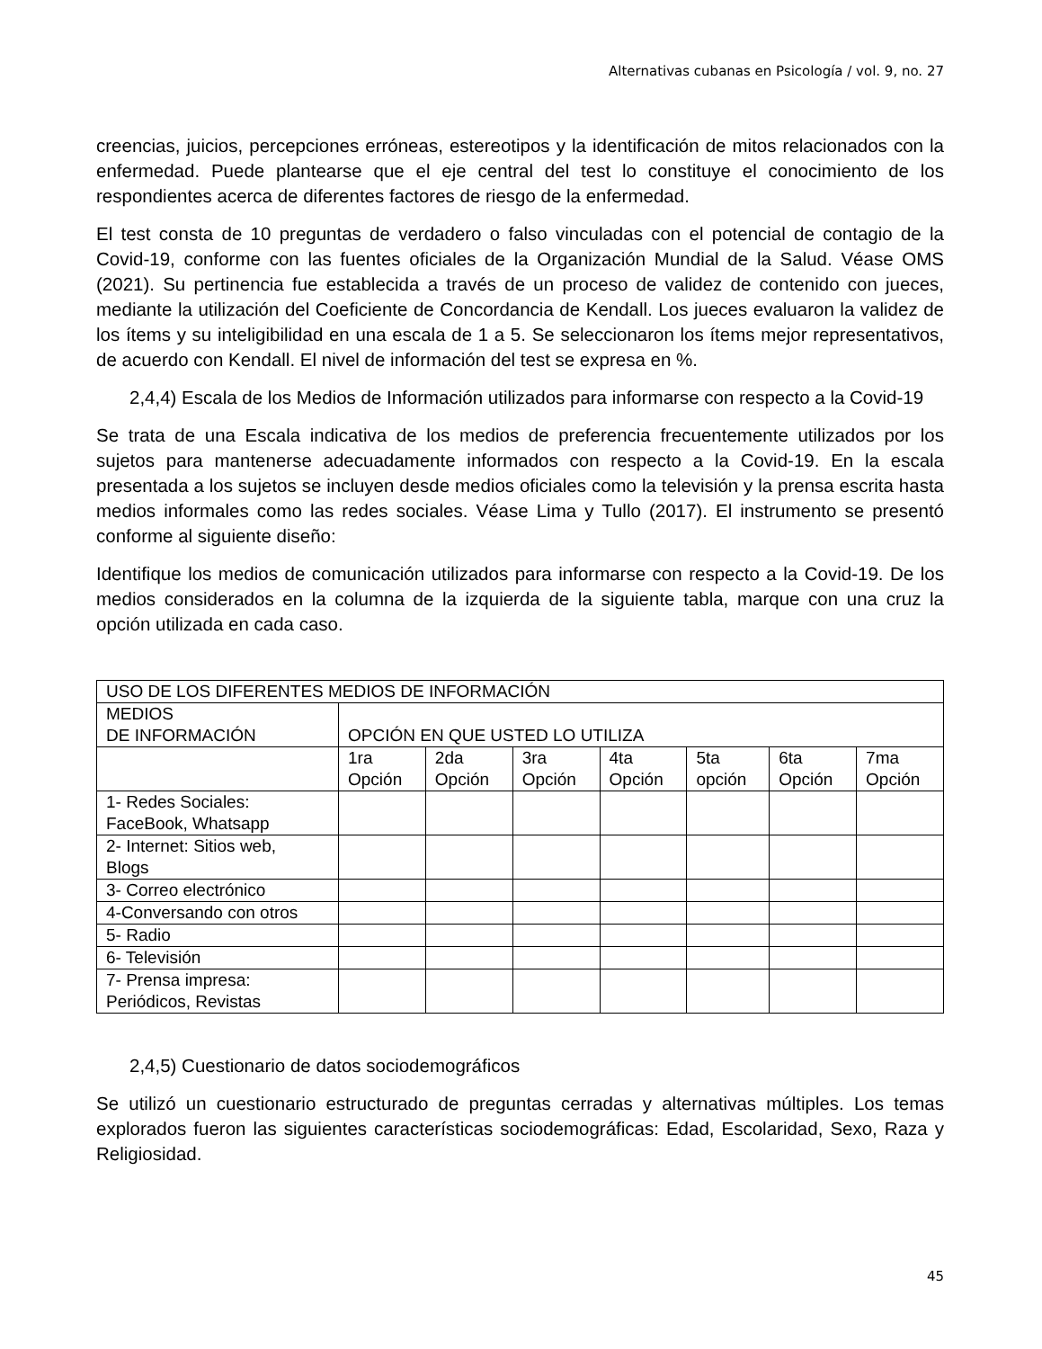Alternativas cubanas en Psicología / vol. 9, no. 27
creencias, juicios, percepciones erróneas, estereotipos y la identificación de mitos relacionados con la enfermedad. Puede plantearse que el eje central del test lo constituye el conocimiento de los respondientes acerca de diferentes factores de riesgo de la enfermedad.
El test consta de 10 preguntas de verdadero o falso vinculadas con el potencial de contagio de la Covid-19, conforme con las fuentes oficiales de la Organización Mundial de la Salud. Véase OMS (2021). Su pertinencia fue establecida a través de un proceso de validez de contenido con jueces, mediante la utilización del Coeficiente de Concordancia de Kendall. Los jueces evaluaron la validez de los ítems y su inteligibilidad en una escala de 1 a 5. Se seleccionaron los ítems mejor representativos, de acuerdo con Kendall. El nivel de información del test se expresa en %.
2,4,4) Escala de los Medios de Información utilizados para informarse con respecto a la Covid-19
Se trata de una Escala indicativa de los medios de preferencia frecuentemente utilizados por los sujetos para mantenerse adecuadamente informados con respecto a la Covid-19. En la escala presentada a los sujetos se incluyen desde medios oficiales como la televisión y la prensa escrita hasta medios informales como las redes sociales. Véase Lima y Tullo (2017). El instrumento se presentó conforme al siguiente diseño:
Identifique los medios de comunicación utilizados para informarse con respecto a la Covid-19. De los medios considerados en la columna de la izquierda de la siguiente tabla, marque con una cruz la opción utilizada en cada caso.
| USO DE LOS DIFERENTES MEDIOS DE INFORMACIÓN | | | | | | | |
| MEDIOS DE INFORMACIÓN | OPCIÓN EN QUE USTED LO UTILIZA | | | | | | |
| | 1ra Opción | 2da Opción | 3ra Opción | 4ta Opción | 5ta opción | 6ta Opción | 7ma Opción |
| 1- Redes Sociales: FaceBook, Whatsapp | | | | | | | |
| 2- Internet: Sitios web, Blogs | | | | | | | |
| 3- Correo electrónico | | | | | | | |
| 4-Conversando con otros | | | | | | | |
| 5- Radio | | | | | | | |
| 6- Televisión | | | | | | | |
| 7- Prensa impresa: Periódicos, Revistas | | | | | | | |
2,4,5) Cuestionario de datos sociodemográficos
Se utilizó un cuestionario estructurado de preguntas cerradas y alternativas múltiples. Los temas explorados fueron las siguientes características sociodemográficas: Edad, Escolaridad, Sexo, Raza y Religiosidad.
45